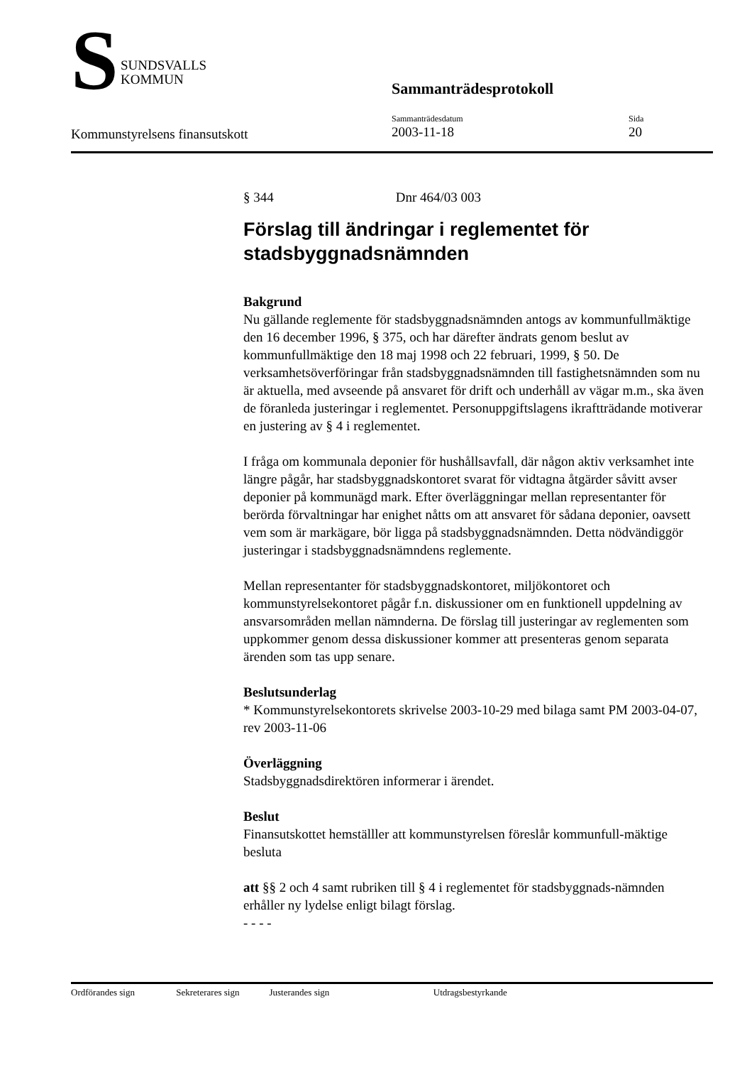S
SUNDSVALLS
KOMMUN
Sammanträdesprotokoll
Kommunstyrelsens finansutskott
Sammanträdesdatum
2003-11-18
Sida
20
§ 344 Dnr 464/03 003
Förslag till ändringar i reglementet för stadsbyggnadsnämnden
Bakgrund
Nu gällande reglemente för stadsbyggnadsnämnden antogs av kommunfullmäktige den 16 december 1996, § 375, och har därefter ändrats genom beslut av kommunfullmäktige den 18 maj 1998 och 22 februari, 1999, § 50. De verksamhetsöverföringar från stadsbyggnadsnämnden till fastighetsnämnden som nu är aktuella, med avseende på ansvaret för drift och underhåll av vägar m.m., ska även de föranleda justeringar i reglementet. Personuppgiftslagens ikraftträdande motiverar en justering av § 4 i reglementet.
I fråga om kommunala deponier för hushållsavfall, där någon aktiv verksamhet inte längre pågår, har stadsbyggnadskontoret svarat för vidtagna åtgärder såvitt avser deponier på kommunägd mark. Efter överläggningar mellan representanter för berörda förvaltningar har enighet nåtts om att ansvaret för sådana deponier, oavsett vem som är markägare, bör ligga på stadsbyggnadsnämnden. Detta nödvändiggör justeringar i stadsbyggnadsnämndens reglemente.
Mellan representanter för stadsbyggnadskontoret, miljökontoret och kommunstyrelsekontoret pågår f.n. diskussioner om en funktionell uppdelning av ansvarsområden mellan nämnderna. De förslag till justeringar av reglementen som uppkommer genom dessa diskussioner kommer att presenteras genom separata ärenden som tas upp senare.
Beslutsunderlag
* Kommunstyrelsekontorets skrivelse 2003-10-29 med bilaga samt PM 2003-04-07, rev 2003-11-06
Överläggning
Stadsbyggnadsdirektören informerar i ärendet.
Beslut
Finansutskottet hemställler att kommunstyrelsen föreslår kommunfull-mäktige besluta
att §§ 2 och 4 samt rubriken till § 4 i reglementet för stadsbyggnads-nämnden erhåller ny lydelse enligt bilagt förslag.
- - - -
Ordförandes sign Sekreterares sign Justerandes sign Utdragsbestyrkande